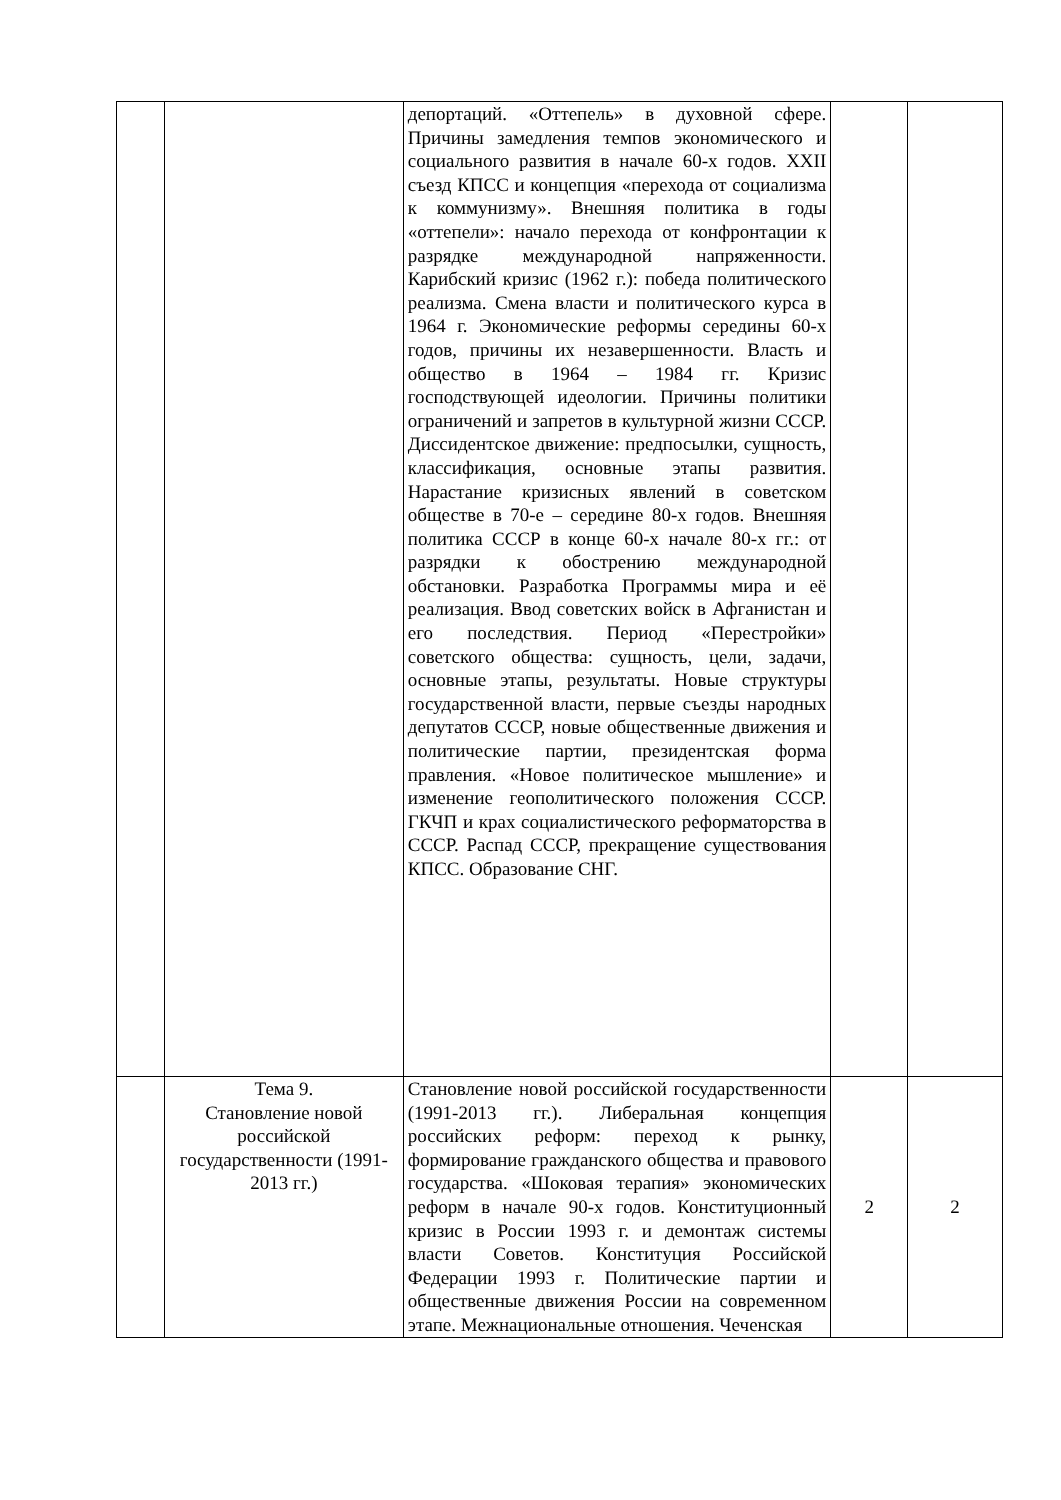| | | депортаций. «Оттепель» в духовной сфере. Причины замедления темпов экономического и социального развития в начале 60-х годов. XXII съезд КПСС и концепция «перехода от социализма к коммунизму». Внешняя политика в годы «оттепели»: начало перехода от конфронтации к разрядке международной напряженности. Карибский кризис (1962 г.): победа политического реализма. Смена власти и политического курса в 1964 г. Экономические реформы середины 60-х годов, причины их незавершенности. Власть и общество в 1964 – 1984 гг. Кризис господствующей идеологии. Причины политики ограничений и запретов в культурной жизни СССР. Диссидентское движение: предпосылки, сущность, классификация, основные этапы развития. Нарастание кризисных явлений в советском обществе в 70-е – середине 80-х годов. Внешняя политика СССР в конце 60-х начале 80-х гг.: от разрядки к обострению международной обстановки. Разработка Программы мира и её реализация. Ввод советских войск в Афганистан и его последствия. Период «Перестройки» советского общества: сущность, цели, задачи, основные этапы, результаты. Новые структуры государственной власти, первые съезды народных депутатов СССР, новые общественные движения и политические партии, президентская форма правления. «Новое политическое мышление» и изменение геополитического положения СССР. ГКЧП и крах социалистического реформаторства в СССР. Распад СССР, прекращение существования КПСС. Образование СНГ. | | |
| | Тема 9. Становление новой российской государственности (1991-2013 гг.) | Становление новой российской государственности (1991-2013 гг.). Либеральная концепция российских реформ: переход к рынку, формирование гражданского общества и правового государства. «Шоковая терапия» экономических реформ в начале 90-х годов. Конституционный кризис в России 1993 г. и демонтаж системы власти Советов. Конституция Российской Федерации 1993 г. Политические партии и общественные движения России на современном этапе. Межнациональные отношения. Чеченская | 2 | 2 |